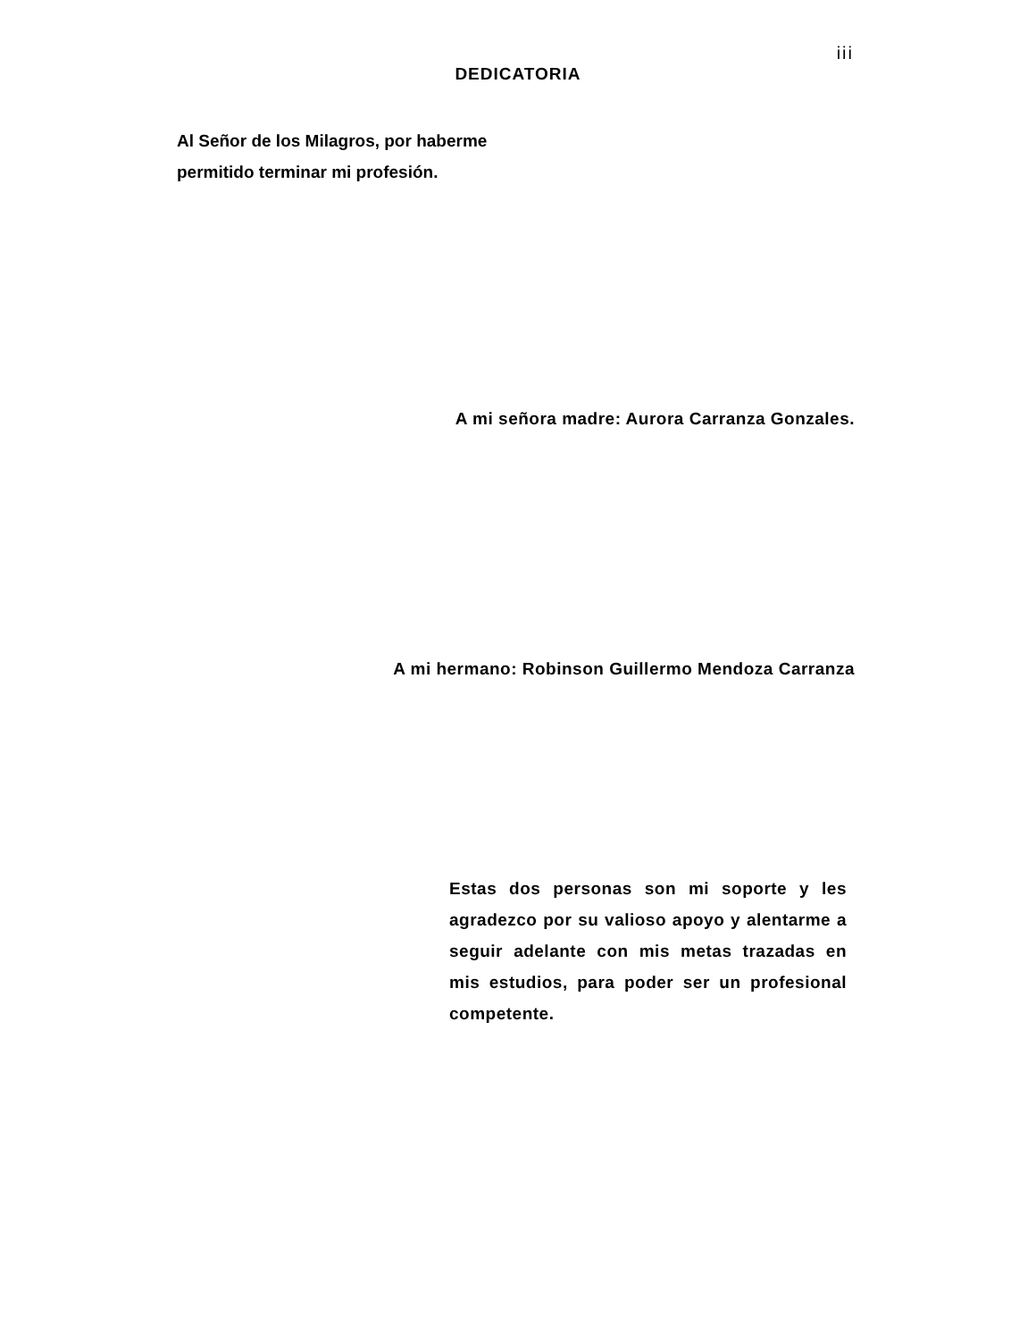iii
DEDICATORIA
Al Señor de los Milagros, por haberme
permitido terminar mi profesión.
A mi señora madre: Aurora Carranza Gonzales.
A mi hermano: Robinson Guillermo Mendoza Carranza
Estas dos personas son mi soporte y les agradezco por su valioso apoyo y alentarme a seguir adelante con mis metas trazadas en mis estudios, para poder ser un profesional competente.